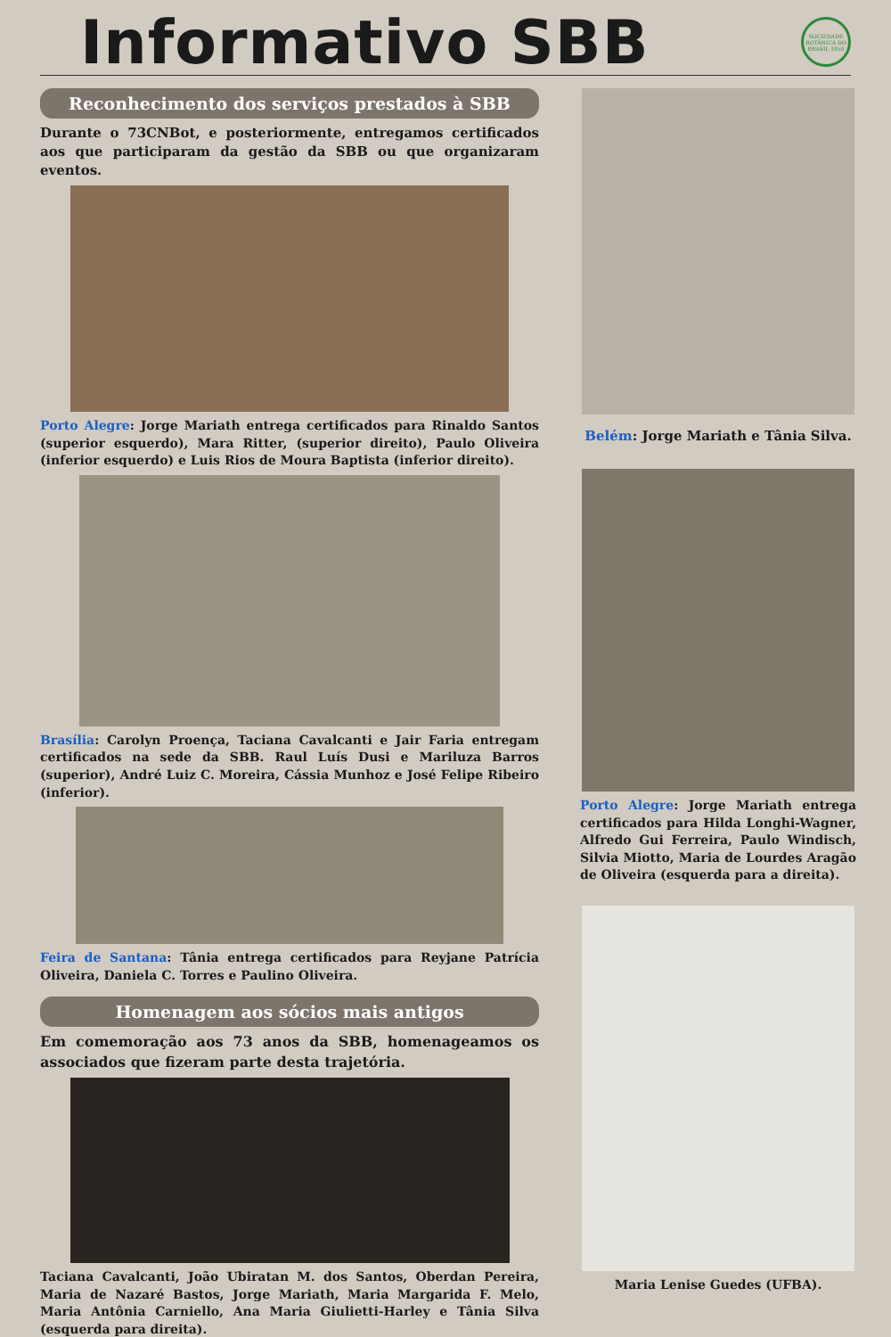Informativo SBB
SOCIEDADE BOTÂNICA DO BRASIL 1950
Reconhecimento dos serviços prestados à SBB
Durante o 73CNBot, e posteriormente, entregamos certificados aos que participaram da gestão da SBB ou que organizaram eventos.
Porto Alegre: Jorge Mariath entrega certificados para Rinaldo Santos (superior esquerdo), Mara Ritter, (superior direito), Paulo Oliveira (inferior esquerdo) e Luis Rios de Moura Baptista (inferior direito).
Brasília: Carolyn Proença, Taciana Cavalcanti e Jair Faria entregam certificados na sede da SBB. Raul Luís Dusi e Mariluza Barros (superior), André Luiz C. Moreira, Cássia Munhoz e José Felipe Ribeiro (inferior).
Feira de Santana: Tânia entrega certificados para Reyjane Patrícia Oliveira, Daniela C. Torres e Paulino Oliveira.
Homenagem aos sócios mais antigos
Em comemoração aos 73 anos da SBB, homenageamos os associados que fizeram parte desta trajetória.
Taciana Cavalcanti, João Ubiratan M. dos Santos, Oberdan Pereira, Maria de Nazaré Bastos, Jorge Mariath, Maria Margarida F. Melo, Maria Antônia Carniello, Ana Maria Giulietti-Harley e Tânia Silva (esquerda para direita).
Belém: Jorge Mariath e Tânia Silva.
Porto Alegre: Jorge Mariath entrega certificados para Hilda Longhi-Wagner, Alfredo Gui Ferreira, Paulo Windisch, Silvia Miotto, Maria de Lourdes Aragão de Oliveira (esquerda para a direita).
Maria Lenise Guedes (UFBA).